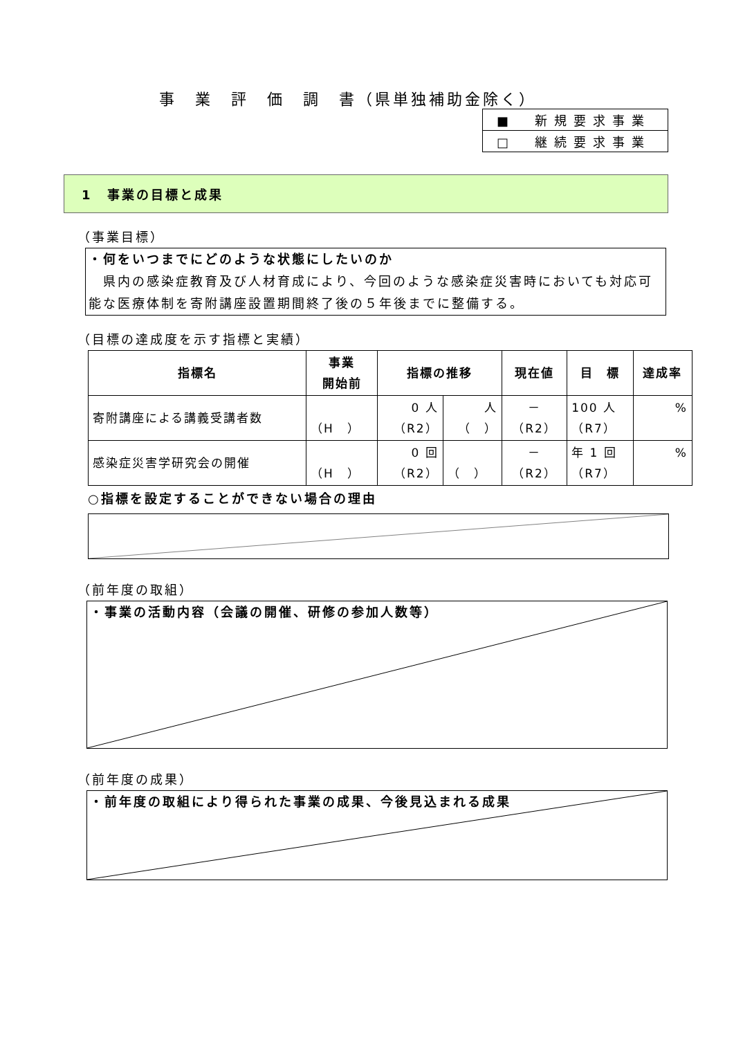事　業　評　価　調　書（県単独補助金除く）
| ■ 新規要求事業 |
| □ 継続要求事業 |
1　事業の目標と成果
（事業目標）
・何をいつまでにどのような状態にしたいのか
　県内の感染症教育及び人材育成により、今回のような感染症災害時においても対応可能な医療体制を寄附講座設置期間終了後の５年後までに整備する。
（目標の達成度を示す指標と実績）
| 指標名 | 事業 開始前 | 指標の推移 | | 現在値 | 目 標 | 達成率 |
| --- | --- | --- | --- | --- | --- | --- |
| 寄附講座による講義受講者数 | （H ） | 0 人 （R2） | 人 （ ） | － （R2） | 100 人 （R7） | % |
| 感染症災害学研究会の開催 | （H ） | 0 回 （R2） | （ ） | － （R2） | 年 1 回 （R7） | % |
○指標を設定することができない場合の理由
（前年度の取組）
・事業の活動内容（会議の開催、研修の参加人数等）
（前年度の成果）
・前年度の取組により得られた事業の成果、今後見込まれる成果